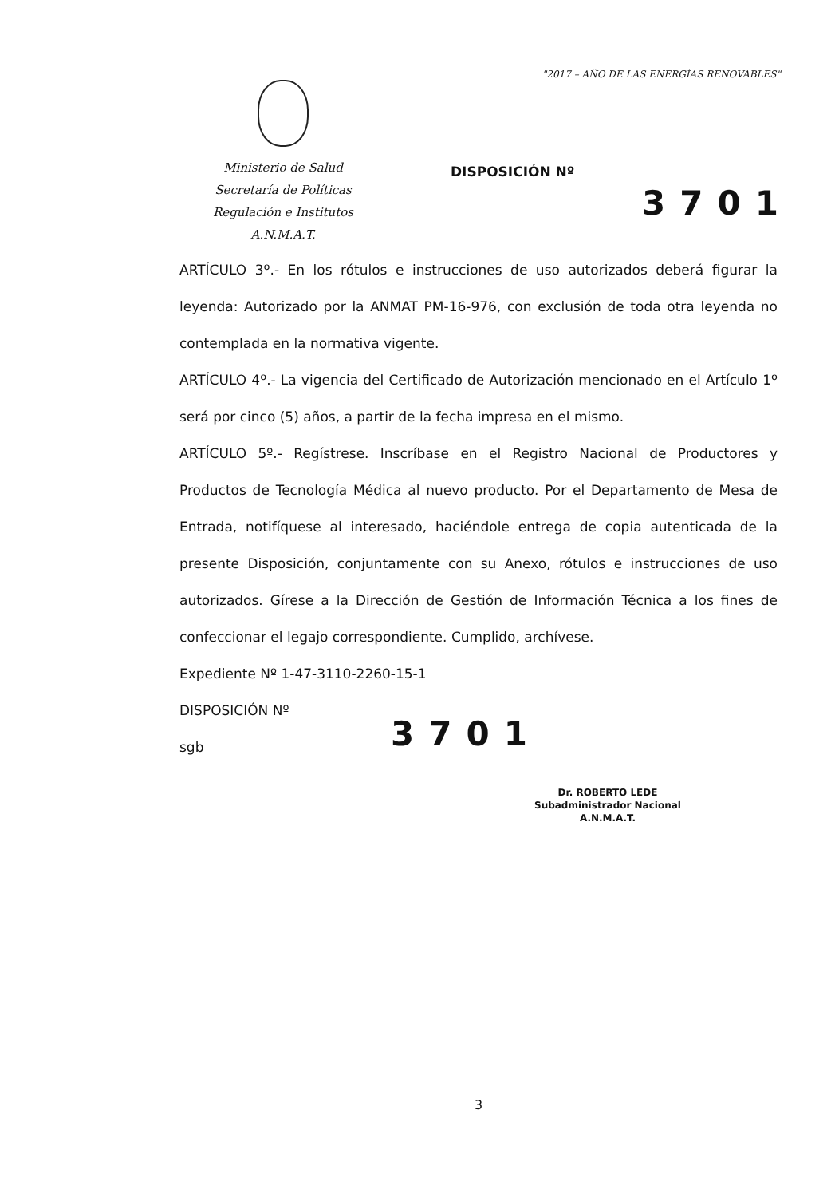"2017 – AÑO DE LAS ENERGÍAS RENOVABLES"
Ministerio de Salud
Secretaría de Políticas
Regulación e Institutos
A.N.M.A.T.
DISPOSICIÓN Nº
3701
ARTÍCULO 3º.- En los rótulos e instrucciones de uso autorizados deberá figurar la leyenda: Autorizado por la ANMAT PM-16-976, con exclusión de toda otra leyenda no contemplada en la normativa vigente.
ARTÍCULO 4º.- La vigencia del Certificado de Autorización mencionado en el Artículo 1º será por cinco (5) años, a partir de la fecha impresa en el mismo.
ARTÍCULO 5º.- Regístrese. Inscríbase en el Registro Nacional de Productores y Productos de Tecnología Médica al nuevo producto. Por el Departamento de Mesa de Entrada, notifíquese al interesado, haciéndole entrega de copia autenticada de la presente Disposición, conjuntamente con su Anexo, rótulos e instrucciones de uso autorizados. Gírese a la Dirección de Gestión de Información Técnica a los fines de confeccionar el legajo correspondiente. Cumplido, archívese.
Expediente Nº 1-47-3110-2260-15-1
DISPOSICIÓN Nº
sgb
3701
Dr. ROBERTO LEDE
Subadministrador Nacional
A.N.M.A.T.
3